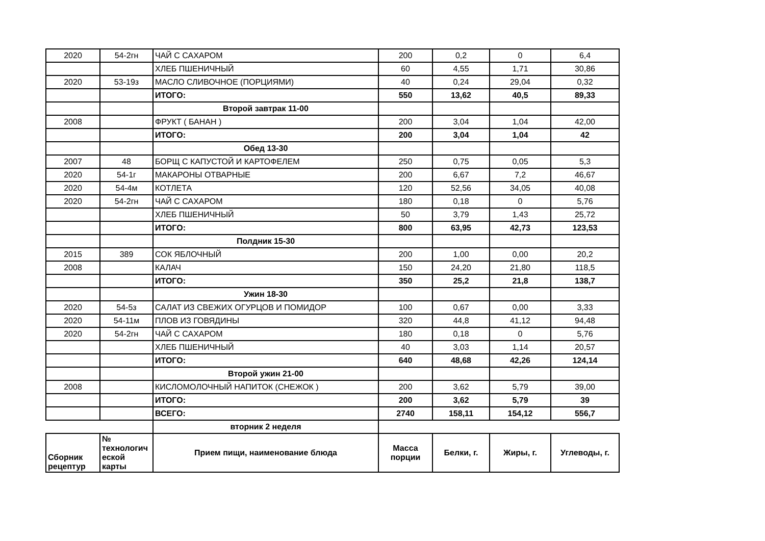| 2020 | 54-2гн | ЧАЙ С САХАРОМ | 200 | 0,2 | 0 | 6,4 |
| | | ХЛЕБ ПШЕНИЧНЫЙ | 60 | 4,55 | 1,71 | 30,86 |
| 2020 | 53-19з | МАСЛО СЛИВОЧНОЕ (ПОРЦИЯМИ) | 40 | 0,24 | 29,04 | 0,32 |
| | | ИТОГО: | 550 | 13,62 | 40,5 | 89,33 |
| | | Второй завтрак 11-00 | | | | |
| 2008 | | ФРУКТ ( БАНАН ) | 200 | 3,04 | 1,04 | 42,00 |
| | | ИТОГО: | 200 | 3,04 | 1,04 | 42 |
| | | Обед 13-30 | | | | |
| 2007 | 48 | БОРЩ С КАПУСТОЙ И КАРТОФЕЛЕМ | 250 | 0,75 | 0,05 | 5,3 |
| 2020 | 54-1г | МАКАРОНЫ ОТВАРНЫЕ | 200 | 6,67 | 7,2 | 46,67 |
| 2020 | 54-4м | КОТЛЕТА | 120 | 52,56 | 34,05 | 40,08 |
| 2020 | 54-2гн | ЧАЙ С САХАРОМ | 180 | 0,18 | 0 | 5,76 |
| | | ХЛЕБ ПШЕНИЧНЫЙ | 50 | 3,79 | 1,43 | 25,72 |
| | | ИТОГО: | 800 | 63,95 | 42,73 | 123,53 |
| | | Полдник 15-30 | | | | |
| 2015 | 389 | СОК ЯБЛОЧНЫЙ | 200 | 1,00 | 0,00 | 20,2 |
| 2008 | | КАЛАЧ | 150 | 24,20 | 21,80 | 118,5 |
| | | ИТОГО: | 350 | 25,2 | 21,8 | 138,7 |
| | | Ужин 18-30 | | | | |
| 2020 | 54-5з | САЛАТ ИЗ СВЕЖИХ ОГУРЦОВ И ПОМИДОР | 100 | 0,67 | 0,00 | 3,33 |
| 2020 | 54-11м | ПЛОВ ИЗ ГОВЯДИНЫ | 320 | 44,8 | 41,12 | 94,48 |
| 2020 | 54-2гн | ЧАЙ С САХАРОМ | 180 | 0,18 | 0 | 5,76 |
| | | ХЛЕБ ПШЕНИЧНЫЙ | 40 | 3,03 | 1,14 | 20,57 |
| | | ИТОГО: | 640 | 48,68 | 42,26 | 124,14 |
| | | Второй ужин 21-00 | | | | |
| 2008 | | КИСЛОМОЛОЧНЫЙ НАПИТОК (СНЕЖОК ) | 200 | 3,62 | 5,79 | 39,00 |
| | | ИТОГО: | 200 | 3,62 | 5,79 | 39 |
| | | ВСЕГО: | 2740 | 158,11 | 154,12 | 556,7 |
| | | вторник 2 неделя | | | | |
| Сборник рецептур | № технологич еской карты | Прием пищи, наименование блюда | Масса порции | Белки, г. | Жиры, г. | Углеводы, г. |